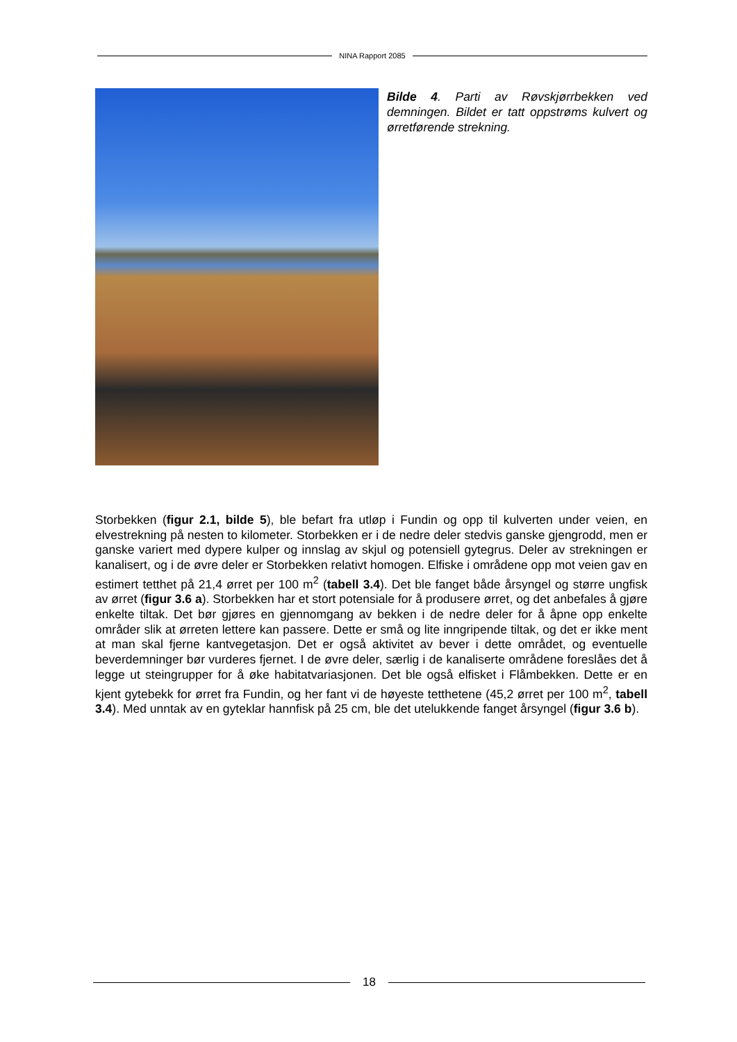NINA Rapport 2085
Bilde 4. Parti av Røvskjørrbekken ved demningen. Bildet er tatt oppstrøms kulvert og ørretførende strekning.
Storbekken (figur 2.1, bilde 5), ble befart fra utløp i Fundin og opp til kulverten under veien, en elvestrekning på nesten to kilometer. Storbekken er i de nedre deler stedvis ganske gjengrodd, men er ganske variert med dypere kulper og innslag av skjul og potensiell gytegrus. Deler av strekningen er kanalisert, og i de øvre deler er Storbekken relativt homogen. Elfiske i områdene opp mot veien gav en estimert tetthet på 21,4 ørret per 100 m<sup>2</sup> (tabell 3.4). Det ble fanget både årsyngel og større ungfisk av ørret (figur 3.6 a). Storbekken har et stort potensiale for å produsere ørret, og det anbefales å gjøre enkelte tiltak. Det bør gjøres en gjennomgang av bekken i de nedre deler for å åpne opp enkelte områder slik at ørreten lettere kan passere. Dette er små og lite inngripende tiltak, og det er ikke ment at man skal fjerne kantvegetasjon. Det er også aktivitet av bever i dette området, og eventuelle beverdemninger bør vurderes fjernet. I de øvre deler, særlig i de kanaliserte områdene foreslåes det å legge ut steingrupper for å øke habitatvariasjonen. Det ble også elfisket i Flåmbekken. Dette er en kjent gytebekk for ørret fra Fundin, og her fant vi de høyeste tetthetene (45,2 ørret per 100 m<sup>2</sup>, tabell 3.4). Med unntak av en gyteklar hannfisk på 25 cm, ble det utelukkende fanget årsyngel (figur 3.6 b).
18